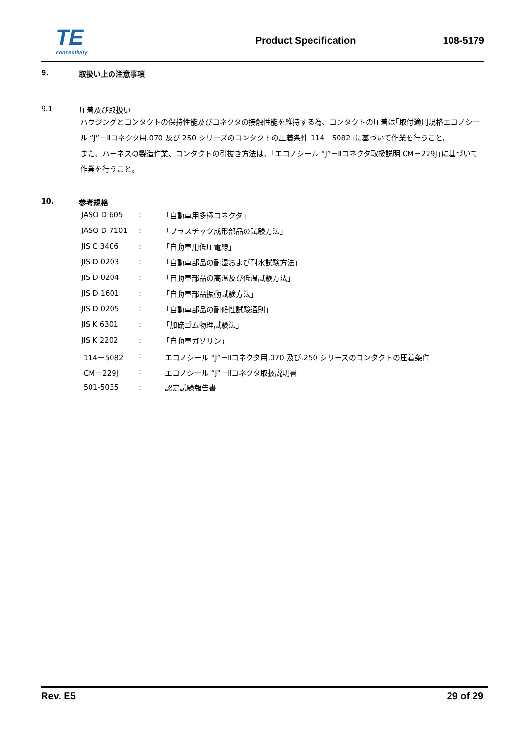TE
connectivity
Product Specification 108-5179
9. 取扱い上の注意事項
9.1 圧着及び取扱い
ハウジングとコンタクトの保持性能及びコネクタの接触性能を維持する為、コンタクトの圧着は｢取付適用規格エコノシール “J”－Ⅱコネクタ用.070 及び.250 シリーズのコンタクトの圧着条件 114－5082｣に基づいて作業を行うこと。
また、ハーネスの製造作業、コンタクトの引抜き方法は、｢エコノシール “J”－Ⅱコネクタ取扱説明 CM－229J｣に基づいて作業を行うこと。
10. 参考規格
| JASO D 605 | : | 「自動車用多極コネクタ」 |
| JASO D 7101 | : | 「プラスチック成形部品の試験方法」 |
| JIS C 3406 | : | 「自動車用低圧電線」 |
| JIS D 0203 | : | 「自動車部品の耐湿および耐水試験方法」 |
| JIS D 0204 | : | 「自動車部品の高温及び低温試験方法」 |
| JIS D 1601 | : | 「自動車部品振動試験方法」 |
| JIS D 0205 | : | 「自動車部品の耐候性試験通則」 |
| JIS K 6301 | : | 「加硫ゴム物理試験法」 |
| JIS K 2202 | : | 「自動車ガソリン」 |
| 114－5082 | : | エコノシール “J”－Ⅱコネクタ用.070 及び.250 シリーズのコンタクトの圧着条件 |
| CM－229J | : | エコノシール “J”－Ⅱコネクタ取扱説明書 |
| 501-5035 | : | 認定試験報告書 |
Rev. E5 29 of 29